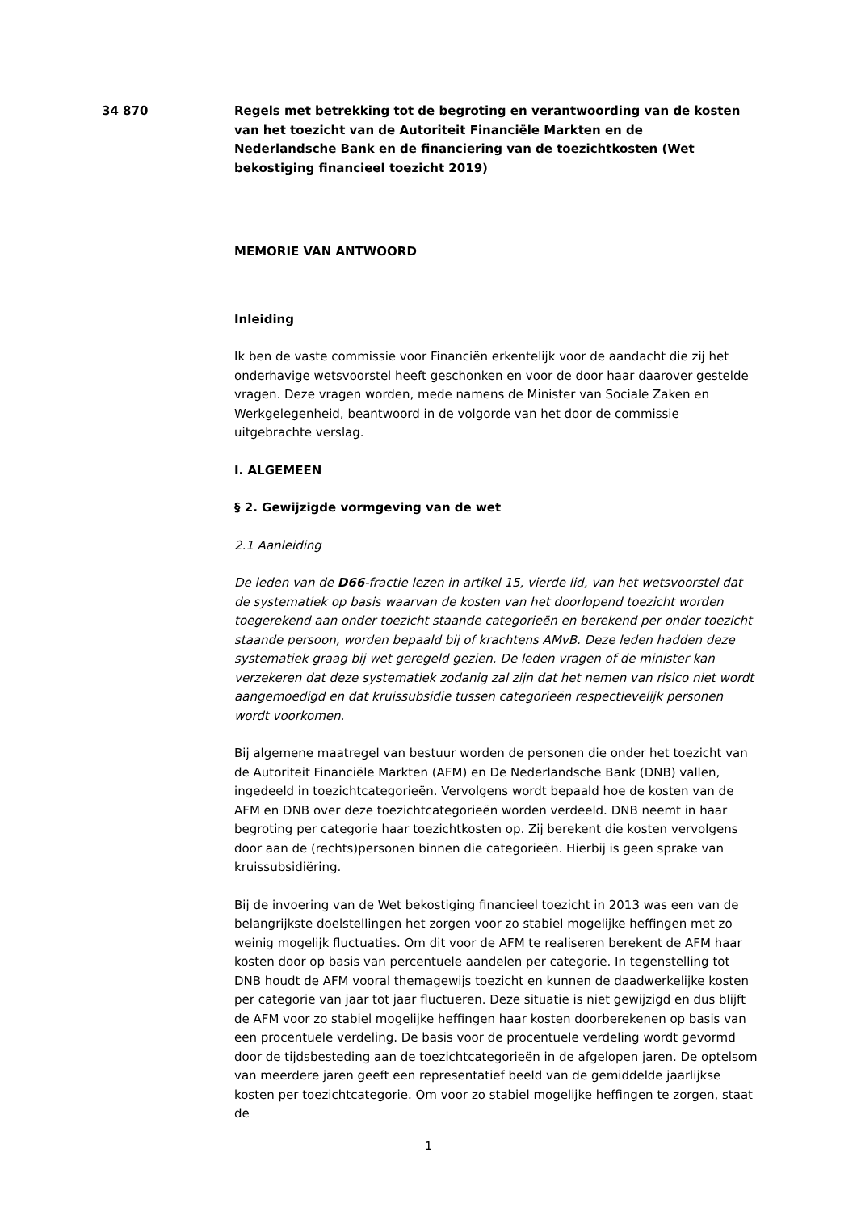34 870 Regels met betrekking tot de begroting en verantwoording van de kosten van het toezicht van de Autoriteit Financiële Markten en de Nederlandsche Bank en de financiering van de toezichtkosten (Wet bekostiging financieel toezicht 2019)
MEMORIE VAN ANTWOORD
Inleiding
Ik ben de vaste commissie voor Financiën erkentelijk voor de aandacht die zij het onderhavige wetsvoorstel heeft geschonken en voor de door haar daarover gestelde vragen. Deze vragen worden, mede namens de Minister van Sociale Zaken en Werkgelegenheid, beantwoord in de volgorde van het door de commissie uitgebrachte verslag.
I. ALGEMEEN
§ 2. Gewijzigde vormgeving van de wet
2.1 Aanleiding
De leden van de D66-fractie lezen in artikel 15, vierde lid, van het wetsvoorstel dat de systematiek op basis waarvan de kosten van het doorlopend toezicht worden toegerekend aan onder toezicht staande categorieën en berekend per onder toezicht staande persoon, worden bepaald bij of krachtens AMvB. Deze leden hadden deze systematiek graag bij wet geregeld gezien. De leden vragen of de minister kan verzekeren dat deze systematiek zodanig zal zijn dat het nemen van risico niet wordt aangemoedigd en dat kruissubsidie tussen categorieën respectievelijk personen wordt voorkomen.
Bij algemene maatregel van bestuur worden de personen die onder het toezicht van de Autoriteit Financiële Markten (AFM) en De Nederlandsche Bank (DNB) vallen, ingedeeld in toezichtcategorieën. Vervolgens wordt bepaald hoe de kosten van de AFM en DNB over deze toezichtcategorieën worden verdeeld. DNB neemt in haar begroting per categorie haar toezichtkosten op. Zij berekent die kosten vervolgens door aan de (rechts)personen binnen die categorieën. Hierbij is geen sprake van kruissubsidiëring.
Bij de invoering van de Wet bekostiging financieel toezicht in 2013 was een van de belangrijkste doelstellingen het zorgen voor zo stabiel mogelijke heffingen met zo weinig mogelijk fluctuaties. Om dit voor de AFM te realiseren berekent de AFM haar kosten door op basis van percentuele aandelen per categorie. In tegenstelling tot DNB houdt de AFM vooral themagewijs toezicht en kunnen de daadwerkelijke kosten per categorie van jaar tot jaar fluctueren. Deze situatie is niet gewijzigd en dus blijft de AFM voor zo stabiel mogelijke heffingen haar kosten doorberekenen op basis van een procentuele verdeling. De basis voor de procentuele verdeling wordt gevormd door de tijdsbesteding aan de toezichtcategorieën in de afgelopen jaren. De optelsom van meerdere jaren geeft een representatief beeld van de gemiddelde jaarlijkse kosten per toezichtcategorie. Om voor zo stabiel mogelijke heffingen te zorgen, staat de
1